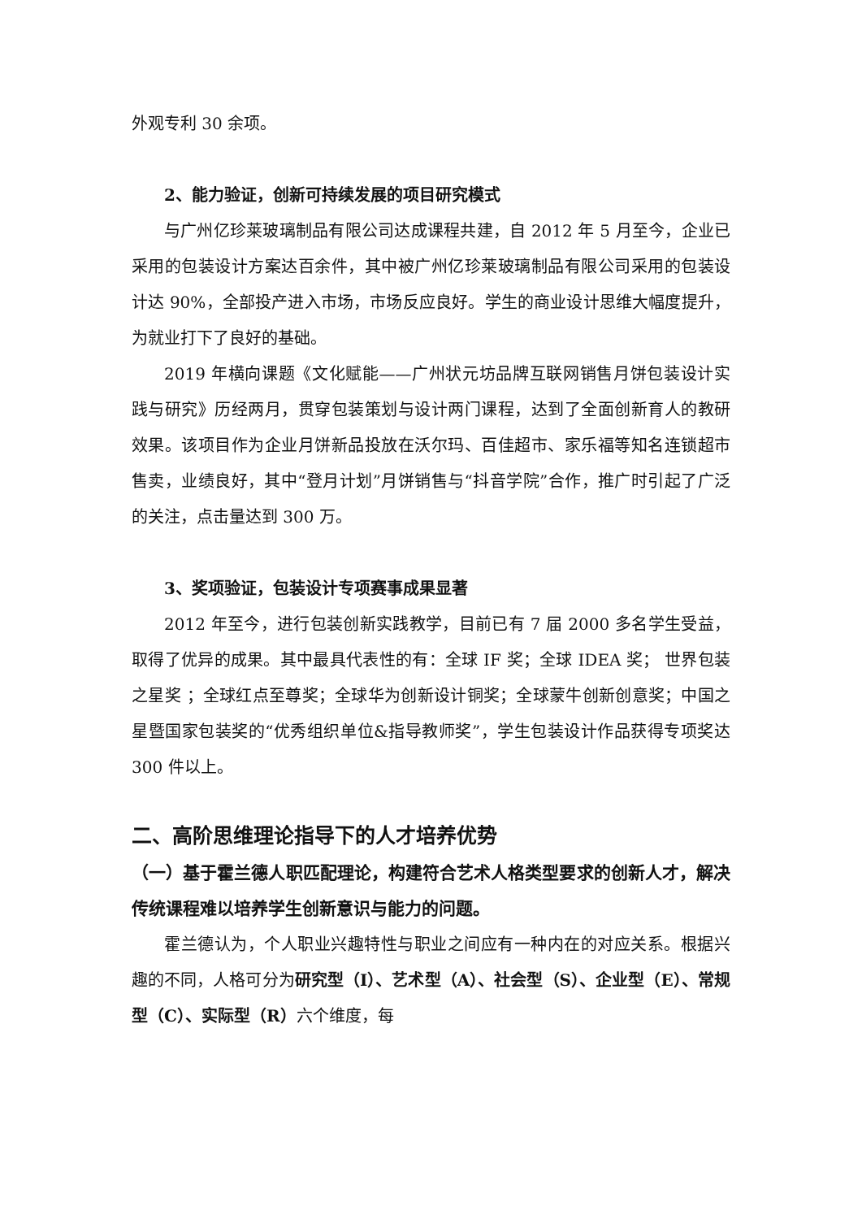外观专利 30 余项。
2、能力验证，创新可持续发展的项目研究模式
与广州亿珍莱玻璃制品有限公司达成课程共建，自 2012 年 5 月至今，企业已采用的包装设计方案达百余件，其中被广州亿珍莱玻璃制品有限公司采用的包装设计达 90%，全部投产进入市场，市场反应良好。学生的商业设计思维大幅度提升，为就业打下了良好的基础。
2019 年横向课题《文化赋能——广州状元坊品牌互联网销售月饼包装设计实践与研究》历经两月，贯穿包装策划与设计两门课程，达到了全面创新育人的教研效果。该项目作为企业月饼新品投放在沃尔玛、百佳超市、家乐福等知名连锁超市售卖，业绩良好，其中“登月计划”月饼销售与“抖音学院”合作，推广时引起了广泛的关注，点击量达到 300 万。
3、奖项验证，包装设计专项赛事成果显著
2012 年至今，进行包装创新实践教学，目前已有 7 届 2000 多名学生受益，取得了优异的成果。其中最具代表性的有：全球 IF 奖；全球 IDEA 奖； 世界包装之星奖 ；全球红点至尊奖；全球华为创新设计铜奖；全球蒙牛创新创意奖；中国之星暨国家包装奖的“优秀组织单位&指导教师奖”，学生包装设计作品获得专项奖达 300 件以上。
二、高阶思维理论指导下的人才培养优势
（一）基于霍兰德人职匹配理论，构建符合艺术人格类型要求的创新人才，解决传统课程难以培养学生创新意识与能力的问题。
霍兰德认为，个人职业兴趣特性与职业之间应有一种内在的对应关系。根据兴趣的不同，人格可分为研究型（I）、艺术型（A）、社会型（S）、企业型（E）、常规型（C）、实际型（R）六个维度，每